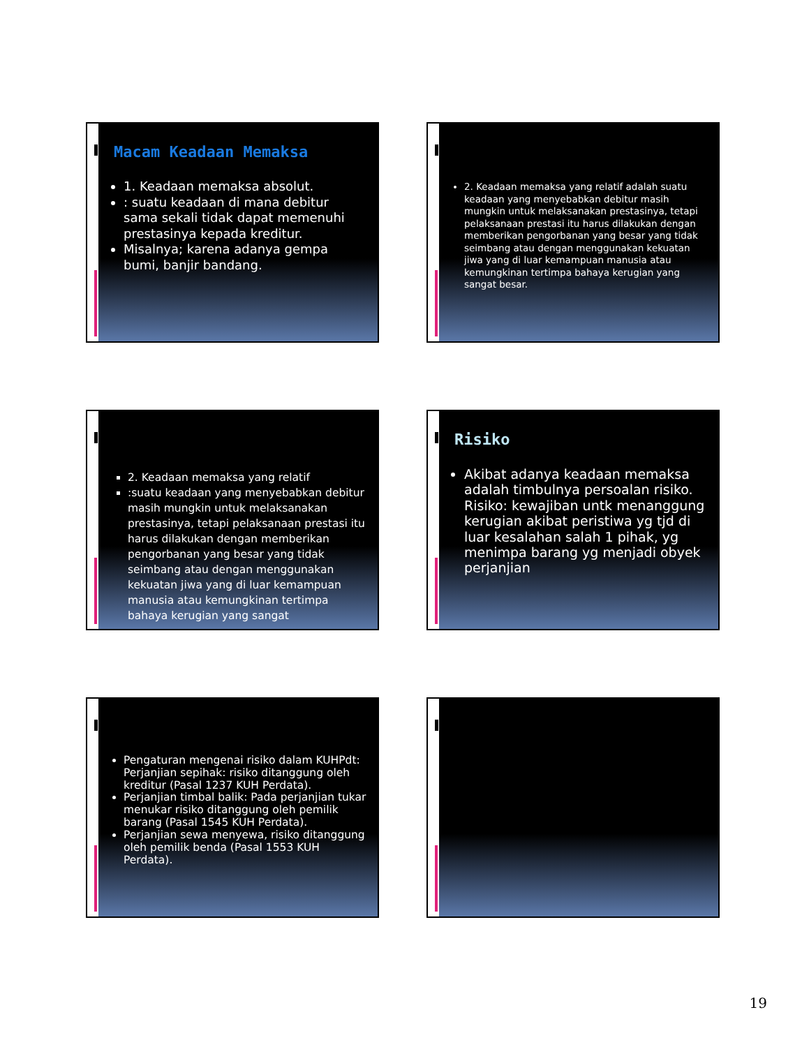Macam Keadaan Memaksa
1. Keadaan memaksa absolut.
: suatu keadaan di mana debitur sama sekali tidak dapat memenuhi prestasinya kepada kreditur.
Misalnya; karena adanya gempa bumi, banjir bandang.
2. Keadaan memaksa yang relatif adalah suatu keadaan yang menyebabkan debitur masih mungkin untuk melaksanakan prestasinya, tetapi pelaksanaan prestasi itu harus dilakukan dengan memberikan pengorbanan yang besar yang tidak seimbang atau dengan menggunakan kekuatan jiwa yang di luar kemampuan manusia atau kemungkinan tertimpa bahaya kerugian yang sangat besar.
2. Keadaan memaksa yang relatif
:suatu keadaan yang menyebabkan debitur masih mungkin untuk melaksanakan prestasinya, tetapi pelaksanaan prestasi itu harus dilakukan dengan memberikan pengorbanan yang besar yang tidak seimbang atau dengan menggunakan kekuatan jiwa yang di luar kemampuan manusia atau kemungkinan tertimpa bahaya kerugian yang sangat
Risiko
Akibat adanya keadaan memaksa adalah timbulnya persoalan risiko. Risiko: kewajiban untk menanggung kerugian akibat peristiwa yg tjd di luar kesalahan salah 1 pihak, yg menimpa barang yg menjadi obyek perjanjian
Pengaturan mengenai risiko dalam KUHPdt: Perjanjian sepihak: risiko ditanggung oleh kreditur (Pasal 1237 KUH Perdata).
Perjanjian timbal balik: Pada perjanjian tukar menukar risiko ditanggung oleh pemilik barang (Pasal 1545 KUH Perdata).
Perjanjian sewa menyewa, risiko ditanggung oleh pemilik benda (Pasal 1553 KUH Perdata).
19